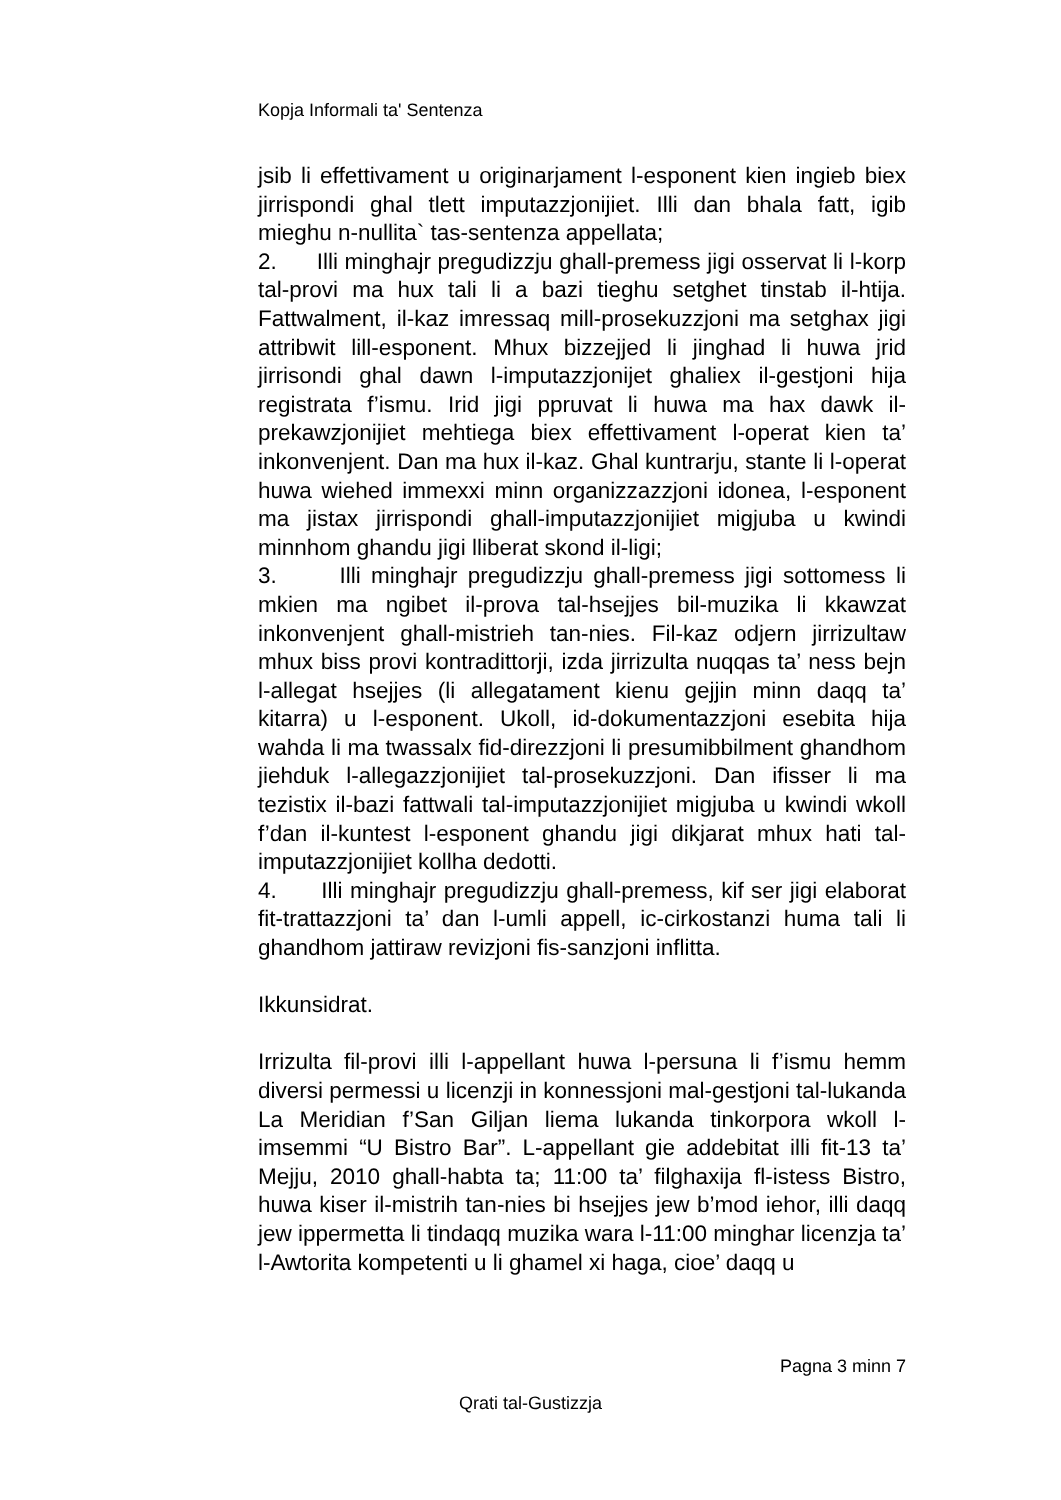Kopja Informali ta' Sentenza
jsib li effettivament u originarjament l-esponent kien ingieb biex jirrispondi ghal tlett imputazzjonijiet. Illi dan bhala fatt, igib mieghu n-nullita` tas-sentenza appellata;
2. Illi minghajr pregudizzju ghall-premess jigi osservat li l-korp tal-provi ma hux tali li a bazi tieghu setghet tinstab il-htija. Fattwalment, il-kaz imressaq mill-prosekuzzjoni ma setghax jigi attribwit lill-esponent. Mhux bizzejjed li jinghad li huwa jrid jirrisondi ghal dawn l-imputazzjonijet ghaliex il-gestjoni hija registrata f’ismu. Irid jigi ppruvat li huwa ma hax dawk il-prekawzjonijiet mehtiega biex effettivament l-operat kien ta’ inkonvenjent. Dan ma hux il-kaz. Ghal kuntrarju, stante li l-operat huwa wiehed immexxi minn organizzazzjoni idonea, l-esponent ma jistax jirrispondi ghall-imputazzjonijiet migjuba u kwindi minnhom ghandu jigi lliberat skond il-ligi;
3. Illi minghajr pregudizzju ghall-premess jigi sottomess li mkien ma ngibet il-prova tal-hsejjes bil-muzika li kkawzat inkonvenjent ghall-mistrieh tan-nies. Fil-kaz odjern jirrizultaw mhux biss provi kontradittorji, izda jirrizulta nuqqas ta’ ness bejn l-allegat hsejjes (li allegatament kienu gejjin minn daqq ta’ kitarra) u l-esponent. Ukoll, id-dokumentazzjoni esebita hija wahda li ma twassalx fid-direzzjoni li presumibbilment ghandhom jiehduk l-allegazzjonijiet tal-prosekuzzjoni. Dan ifisser li ma tezistix il-bazi fattwali tal-imputazzjonijiet migjuba u kwindi wkoll f’dan il-kuntest l-esponent ghandu jigi dikjarat mhux hati tal-imputazzjonijiet kollha dedotti.
4. Illi minghajr pregudizzju ghall-premess, kif ser jigi elaborat fit-trattazzjoni ta’ dan l-umli appell, ic-cirkostanzi huma tali li ghandhom jattiraw revizjoni fis-sanzjoni inflitta.
Ikkunsidrat.
Irrizulta fil-provi illi l-appellant huwa l-persuna li f’ismu hemm diversi permessi u licenzji in konnessjoni mal-gestjoni tal-lukanda La Meridian f’San Giljan liema lukanda tinkorpora wkoll l-imsemmi “U Bistro Bar”. L-appellant gie addebitat illi fit-13 ta’ Mejju, 2010 ghall-habta ta; 11:00 ta’ filghaxija fl-istess Bistro, huwa kiser il-mistrih tan-nies bi hsejjes jew b’mod iehor, illi daqq jew ippermetta li tindaqq muzika wara l-11:00 minghar licenzja ta’ l-Awtorita kompetenti u li ghamel xi haga, cioe’ daqq u
Pagna 3 minn 7
Qrati tal-Gustizzja